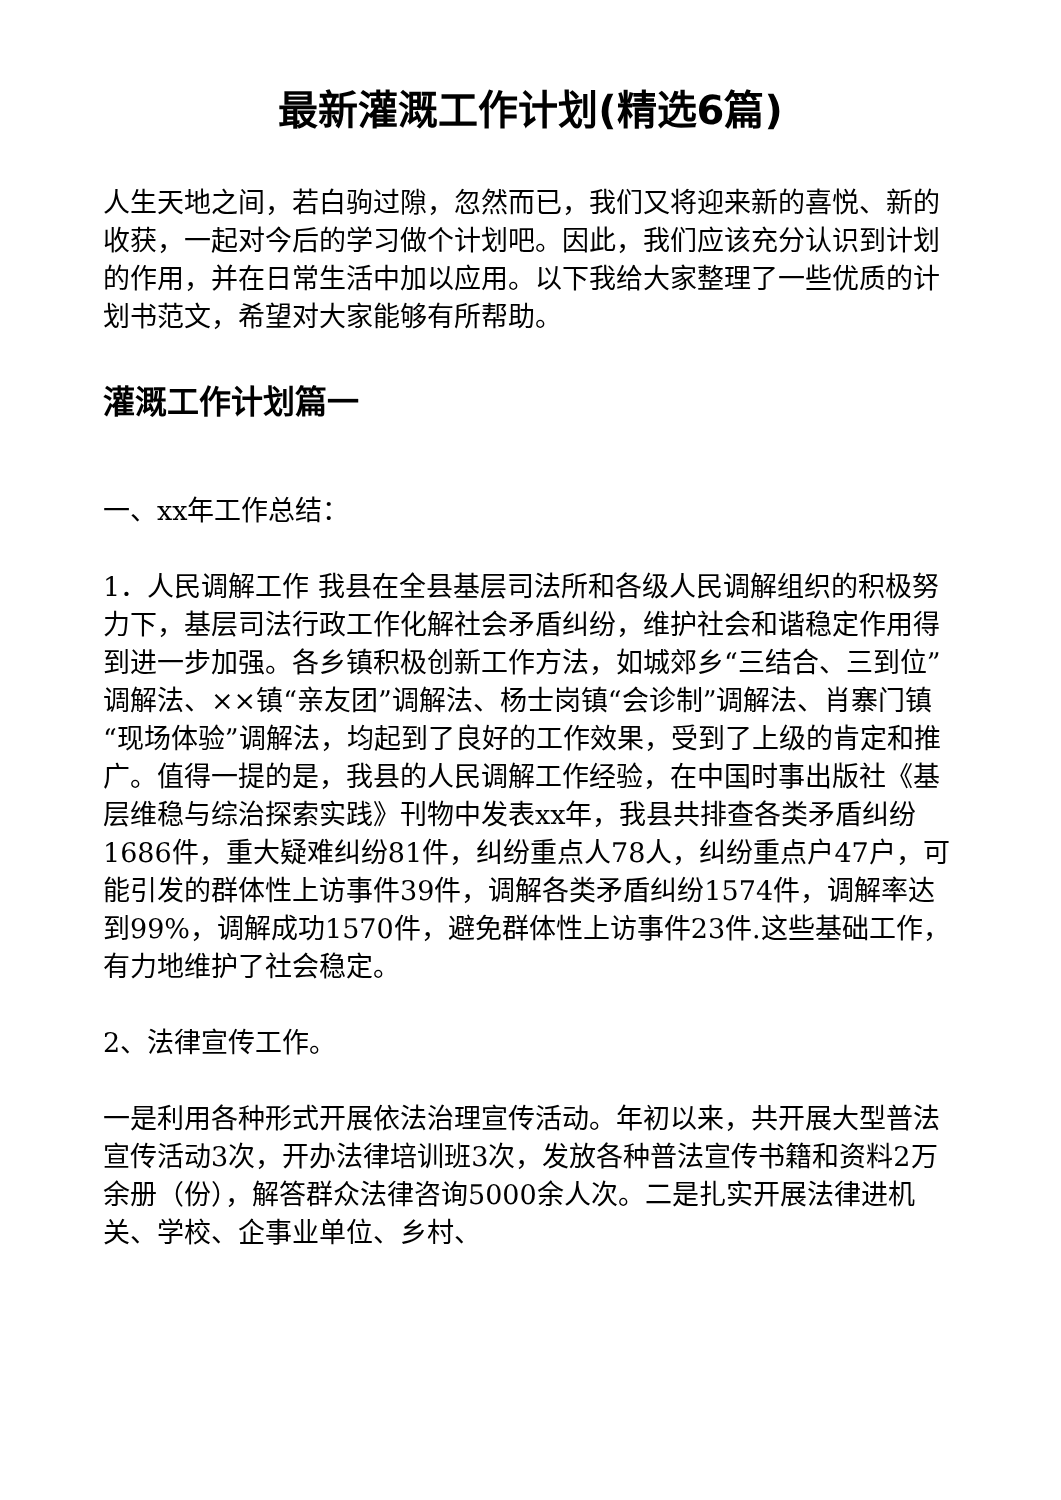最新灌溉工作计划(精选6篇)
人生天地之间，若白驹过隙，忽然而已，我们又将迎来新的喜悦、新的收获，一起对今后的学习做个计划吧。因此，我们应该充分认识到计划的作用，并在日常生活中加以应用。以下我给大家整理了一些优质的计划书范文，希望对大家能够有所帮助。
灌溉工作计划篇一
一、xx年工作总结：
1．人民调解工作 我县在全县基层司法所和各级人民调解组织的积极努力下，基层司法行政工作化解社会矛盾纠纷，维护社会和谐稳定作用得到进一步加强。各乡镇积极创新工作方法，如城郊乡“三结合、三到位”调解法、××镇“亲友团”调解法、杨士岗镇“会诊制”调解法、肖寨门镇“现场体验”调解法，均起到了良好的工作效果，受到了上级的肯定和推广。值得一提的是，我县的人民调解工作经验，在中国时事出版社《基层维稳与综治探索实践》刊物中发表xx年，我县共排查各类矛盾纠纷1686件，重大疑难纠纷81件，纠纷重点人78人，纠纷重点户47户，可能引发的群体性上访事件39件，调解各类矛盾纠纷1574件，调解率达到99%，调解成功1570件，避免群体性上访事件23件.这些基础工作，有力地维护了社会稳定。
2、法律宣传工作。
一是利用各种形式开展依法治理宣传活动。年初以来，共开展大型普法宣传活动3次，开办法律培训班3次，发放各种普法宣传书籍和资料2万余册（份），解答群众法律咨询5000余人次。二是扎实开展法律进机关、学校、企事业单位、乡村、